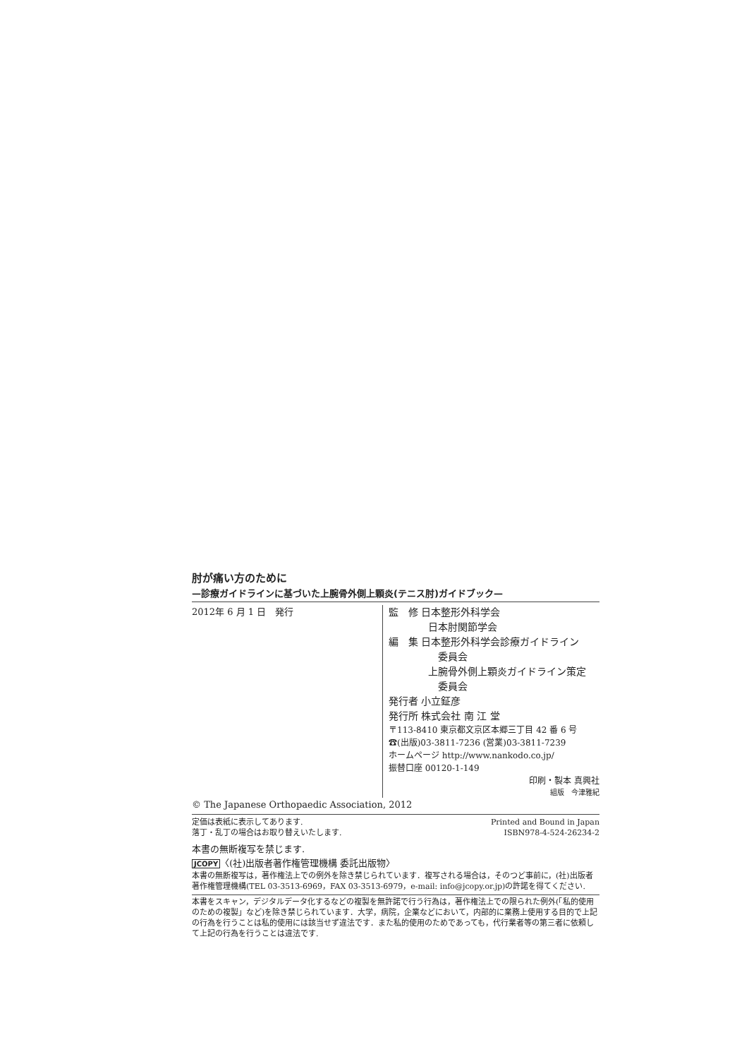肘が痛い方のために
—診療ガイドラインに基づいた上腕骨外側上顆炎(テニス肘)ガイドブック—
2012年 6 月 1 日　発行 監　修 日本整形外科学会
　　　　日本肘関節学会
編　集 日本整形外科学会診療ガイドライン
　　　　　委員会
　　　　上腕骨外側上顆炎ガイドライン策定
　　　　　委員会
発行者 小立鉦彦
発行所 株式会社 南 江 堂
〒113-8410 東京都文京区本郷三丁目 42 番 6 号
☎(出版)03-3811-7236 (営業)03-3811-7239
ホームページ http://www.nankodo.co.jp/
振替口座 00120-1-149
印刷・製本 真興社
組版　今津雅紀
© The Japanese Orthopaedic Association, 2012
定価は表紙に表示してあります.
落丁・乱丁の場合はお取り替えいたします.
Printed and Bound in Japan
ISBN978-4-524-26234-2
本書の無断複写を禁じます.
JCOPY〈(社)出版者著作権管理機構 委託出版物〉
本書の無断複写は，著作権法上での例外を除き禁じられています．複写される場合は，そのつど事前に，(社)出版者著作権管理機構(TEL 03-3513-6969，FAX 03-3513-6979，e-mail: info@jcopy.or.jp)の許諾を得てください.
本書をスキャン，デジタルデータ化するなどの複製を無許諾で行う行為は，著作権法上での限られた例外(「私的使用のための複製」など)を除き禁じられています．大学，病院，企業などにおいて，内部的に業務上使用する目的で上記の行為を行うことは私的使用には該当せず違法です．また私的使用のためであっても，代行業者等の第三者に依頼して上記の行為を行うことは違法です.